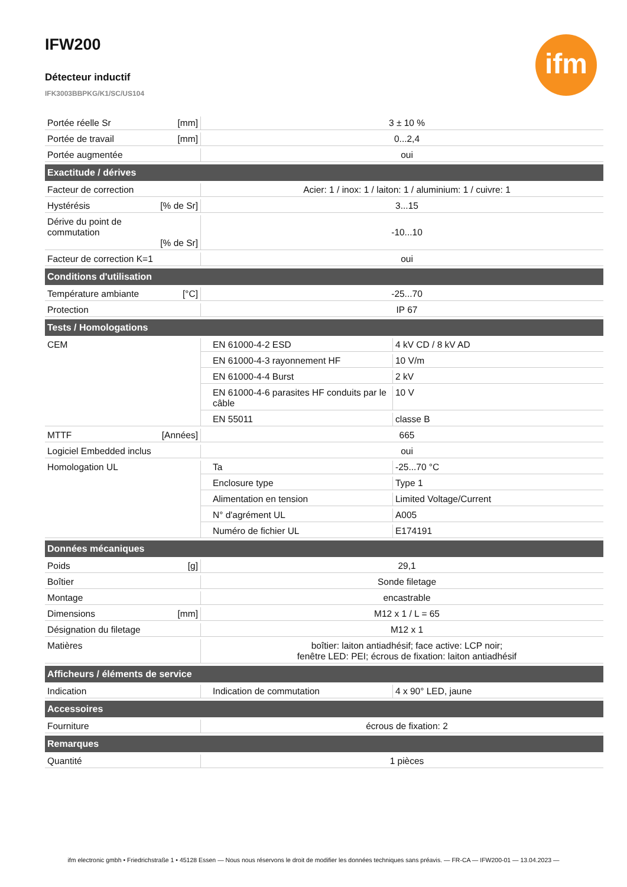ifm
IFW200
Détecteur inductif
IFK3003BBPKG/K1/SC/US104
| Portée réelle Sr [mm] | 3 ± 10 % | |
| Portée de travail [mm] | 0...2,4 | |
| Portée augmentée | oui | |
| Exactitude / dérives | | |
| Facteur de correction | Acier: 1 / inox: 1 / laiton: 1 / aluminium: 1 / cuivre: 1 | |
| Hystérésis [% de Sr] | 3...15 | |
| Dérive du point de commutation [% de Sr] | -10...10 | |
| Facteur de correction K=1 | oui | |
| Conditions d'utilisation | | |
| Température ambiante [°C] | -25...70 | |
| Protection | IP 67 | |
| Tests / Homologations | | |
| CEM | EN 61000-4-2 ESD | 4 kV CD / 8 kV AD |
| | EN 61000-4-3 rayonnement HF | 10 V/m |
| | EN 61000-4-4 Burst | 2 kV |
| | EN 61000-4-6 parasites HF conduits par le câble | 10 V |
| | EN 55011 | classe B |
| MTTF [Années] | 665 | |
| Logiciel Embedded inclus | oui | |
| Homologation UL | Ta | -25...70 °C |
| | Enclosure type | Type 1 |
| | Alimentation en tension | Limited Voltage/Current |
| | N° d'agrément UL | A005 |
| | Numéro de fichier UL | E174191 |
| Données mécaniques | | |
| Poids [g] | 29,1 | |
| Boîtier | Sonde filetage | |
| Montage | encastrable | |
| Dimensions [mm] | M12 x 1 / L = 65 | |
| Désignation du filetage | M12 x 1 | |
| Matières | boîtier: laiton antiadhésif; face active: LCP noir; fenêtre LED: PEI; écrous de fixation: laiton antiadhésif | |
| Afficheurs / éléments de service | | |
| Indication | Indication de commutation | 4 x 90° LED, jaune |
| Accessoires | | |
| Fourniture | écrous de fixation: 2 | |
| Remarques | | |
| Quantité | 1 pièces | |
ifm electronic gmbh • Friedrichstraße 1 • 45128 Essen — Nous nous réservons le droit de modifier les données techniques sans préavis. — FR-CA — IFW200-01 — 13.04.2023 —